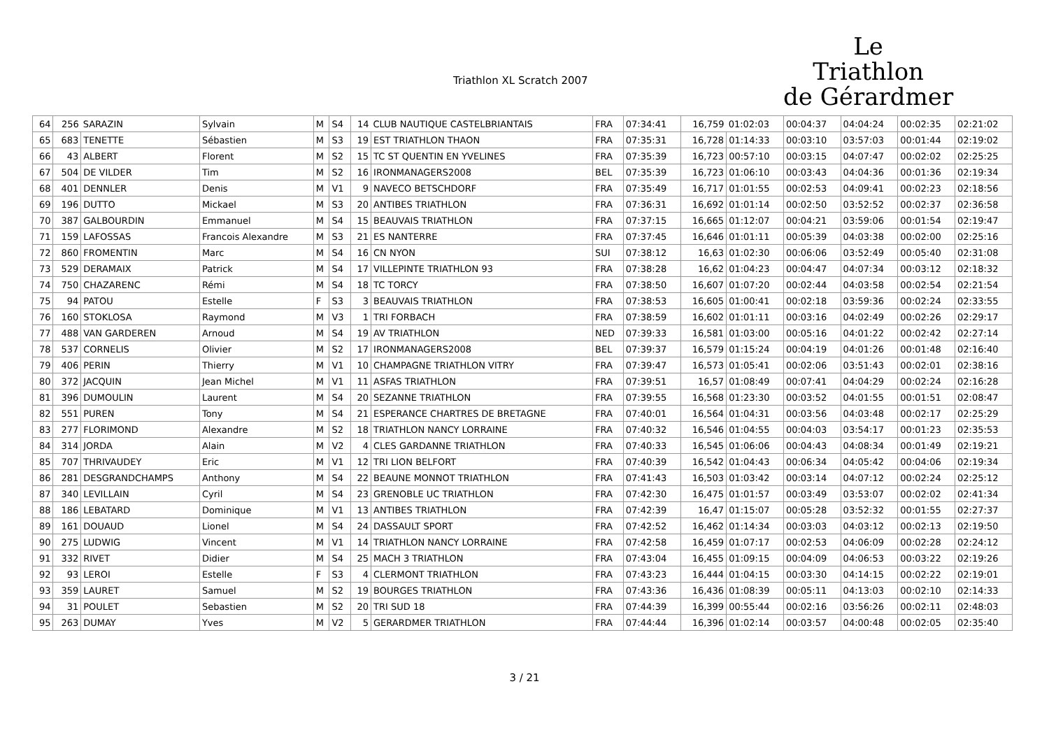Triathlon XL Scratch 2007
Le
Triathlon
de Gérardmer
| 64 | 256 | SARAZIN | Sylvain | M | S4 | 14 | CLUB NAUTIQUE CASTELBRIANTAIS | FRA | 07:34:41 | 16,759 | 01:02:03 | 00:04:37 | 04:04:24 | 00:02:35 | 02:21:02 |
| 65 | 683 | TENETTE | Sébastien | M | S3 | 19 | EST TRIATHLON THAON | FRA | 07:35:31 | 16,728 | 01:14:33 | 00:03:10 | 03:57:03 | 00:01:44 | 02:19:02 |
| 66 | 43 | ALBERT | Florent | M | S2 | 15 | TC ST QUENTIN EN YVELINES | FRA | 07:35:39 | 16,723 | 00:57:10 | 00:03:15 | 04:07:47 | 00:02:02 | 02:25:25 |
| 67 | 504 | DE VILDER | Tim | M | S2 | 16 | IRONMANAGERS2008 | BEL | 07:35:39 | 16,723 | 01:06:10 | 00:03:43 | 04:04:36 | 00:01:36 | 02:19:34 |
| 68 | 401 | DENNLER | Denis | M | V1 | 9 | NAVECO BETSCHDORF | FRA | 07:35:49 | 16,717 | 01:01:55 | 00:02:53 | 04:09:41 | 00:02:23 | 02:18:56 |
| 69 | 196 | DUTTO | Mickael | M | S3 | 20 | ANTIBES TRIATHLON | FRA | 07:36:31 | 16,692 | 01:01:14 | 00:02:50 | 03:52:52 | 00:02:37 | 02:36:58 |
| 70 | 387 | GALBOURDIN | Emmanuel | M | S4 | 15 | BEAUVAIS TRIATHLON | FRA | 07:37:15 | 16,665 | 01:12:07 | 00:04:21 | 03:59:06 | 00:01:54 | 02:19:47 |
| 71 | 159 | LAFOSSAS | Francois Alexandre | M | S3 | 21 | ES NANTERRE | FRA | 07:37:45 | 16,646 | 01:01:11 | 00:05:39 | 04:03:38 | 00:02:00 | 02:25:16 |
| 72 | 860 | FROMENTIN | Marc | M | S4 | 16 | CN NYON | SUI | 07:38:12 | 16,63 | 01:02:30 | 00:06:06 | 03:52:49 | 00:05:40 | 02:31:08 |
| 73 | 529 | DERAMAIX | Patrick | M | S4 | 17 | VILLEPINTE TRIATHLON 93 | FRA | 07:38:28 | 16,62 | 01:04:23 | 00:04:47 | 04:07:34 | 00:03:12 | 02:18:32 |
| 74 | 750 | CHAZARENC | Rémi | M | S4 | 18 | TC TORCY | FRA | 07:38:50 | 16,607 | 01:07:20 | 00:02:44 | 04:03:58 | 00:02:54 | 02:21:54 |
| 75 | 94 | PATOU | Estelle | F | S3 | 3 | BEAUVAIS TRIATHLON | FRA | 07:38:53 | 16,605 | 01:00:41 | 00:02:18 | 03:59:36 | 00:02:24 | 02:33:55 |
| 76 | 160 | STOKLOSA | Raymond | M | V3 | 1 | TRI FORBACH | FRA | 07:38:59 | 16,602 | 01:01:11 | 00:03:16 | 04:02:49 | 00:02:26 | 02:29:17 |
| 77 | 488 | VAN GARDEREN | Arnoud | M | S4 | 19 | AV TRIATHLON | NED | 07:39:33 | 16,581 | 01:03:00 | 00:05:16 | 04:01:22 | 00:02:42 | 02:27:14 |
| 78 | 537 | CORNELIS | Olivier | M | S2 | 17 | IRONMANAGERS2008 | BEL | 07:39:37 | 16,579 | 01:15:24 | 00:04:19 | 04:01:26 | 00:01:48 | 02:16:40 |
| 79 | 406 | PERIN | Thierry | M | V1 | 10 | CHAMPAGNE TRIATHLON VITRY | FRA | 07:39:47 | 16,573 | 01:05:41 | 00:02:06 | 03:51:43 | 00:02:01 | 02:38:16 |
| 80 | 372 | JACQUIN | Jean Michel | M | V1 | 11 | ASFAS TRIATHLON | FRA | 07:39:51 | 16,57 | 01:08:49 | 00:07:41 | 04:04:29 | 00:02:24 | 02:16:28 |
| 81 | 396 | DUMOULIN | Laurent | M | S4 | 20 | SEZANNE TRIATHLON | FRA | 07:39:55 | 16,568 | 01:23:30 | 00:03:52 | 04:01:55 | 00:01:51 | 02:08:47 |
| 82 | 551 | PUREN | Tony | M | S4 | 21 | ESPERANCE CHARTRES DE BRETAGNE | FRA | 07:40:01 | 16,564 | 01:04:31 | 00:03:56 | 04:03:48 | 00:02:17 | 02:25:29 |
| 83 | 277 | FLORIMOND | Alexandre | M | S2 | 18 | TRIATHLON NANCY LORRAINE | FRA | 07:40:32 | 16,546 | 01:04:55 | 00:04:03 | 03:54:17 | 00:01:23 | 02:35:53 |
| 84 | 314 | JORDA | Alain | M | V2 | 4 | CLES GARDANNE TRIATHLON | FRA | 07:40:33 | 16,545 | 01:06:06 | 00:04:43 | 04:08:34 | 00:01:49 | 02:19:21 |
| 85 | 707 | THRIVAUDEY | Eric | M | V1 | 12 | TRI LION BELFORT | FRA | 07:40:39 | 16,542 | 01:04:43 | 00:06:34 | 04:05:42 | 00:04:06 | 02:19:34 |
| 86 | 281 | DESGRANDCHAMPS | Anthony | M | S4 | 22 | BEAUNE MONNOT TRIATHLON | FRA | 07:41:43 | 16,503 | 01:03:42 | 00:03:14 | 04:07:12 | 00:02:24 | 02:25:12 |
| 87 | 340 | LEVILLAIN | Cyril | M | S4 | 23 | GRENOBLE UC TRIATHLON | FRA | 07:42:30 | 16,475 | 01:01:57 | 00:03:49 | 03:53:07 | 00:02:02 | 02:41:34 |
| 88 | 186 | LEBATARD | Dominique | M | V1 | 13 | ANTIBES TRIATHLON | FRA | 07:42:39 | 16,47 | 01:15:07 | 00:05:28 | 03:52:32 | 00:01:55 | 02:27:37 |
| 89 | 161 | DOUAUD | Lionel | M | S4 | 24 | DASSAULT SPORT | FRA | 07:42:52 | 16,462 | 01:14:34 | 00:03:03 | 04:03:12 | 00:02:13 | 02:19:50 |
| 90 | 275 | LUDWIG | Vincent | M | V1 | 14 | TRIATHLON NANCY LORRAINE | FRA | 07:42:58 | 16,459 | 01:07:17 | 00:02:53 | 04:06:09 | 00:02:28 | 02:24:12 |
| 91 | 332 | RIVET | Didier | M | S4 | 25 | MACH 3 TRIATHLON | FRA | 07:43:04 | 16,455 | 01:09:15 | 00:04:09 | 04:06:53 | 00:03:22 | 02:19:26 |
| 92 | 93 | LEROI | Estelle | F | S3 | 4 | CLERMONT TRIATHLON | FRA | 07:43:23 | 16,444 | 01:04:15 | 00:03:30 | 04:14:15 | 00:02:22 | 02:19:01 |
| 93 | 359 | LAURET | Samuel | M | S2 | 19 | BOURGES TRIATHLON | FRA | 07:43:36 | 16,436 | 01:08:39 | 00:05:11 | 04:13:03 | 00:02:10 | 02:14:33 |
| 94 | 31 | POULET | Sebastien | M | S2 | 20 | TRI SUD 18 | FRA | 07:44:39 | 16,399 | 00:55:44 | 00:02:16 | 03:56:26 | 00:02:11 | 02:48:03 |
| 95 | 263 | DUMAY | Yves | M | V2 | 5 | GERARDMER TRIATHLON | FRA | 07:44:44 | 16,396 | 01:02:14 | 00:03:57 | 04:00:48 | 00:02:05 | 02:35:40 |
3 / 21